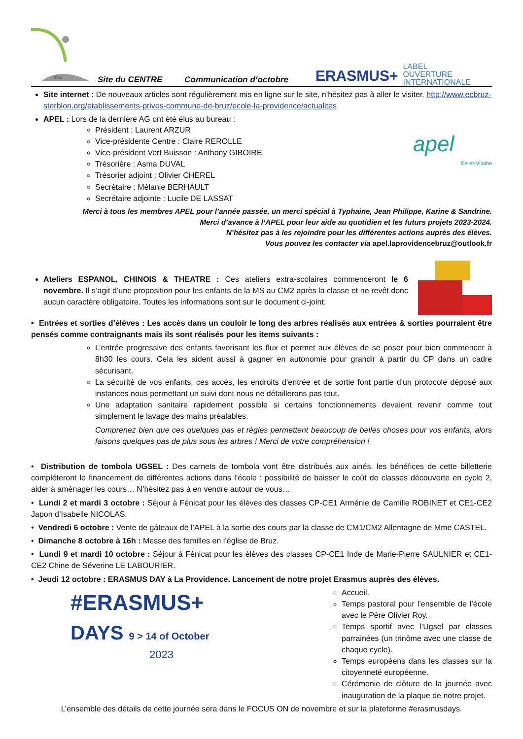Bruz
Site du CENTRE Communication d’octobre ERASMUS+ LABEL
OUVERTURE
INTERNATIONALE
Site internet : De nouveaux articles sont régulièrement mis en ligne sur le site, n’hésitez pas à aller le visiter. http://www.ecbruz-sterblon.org/etablissements-prives-commune-de-bruz/ecole-la-providence/actualites
apel
Ille-et-Vilaine
APEL : Lors de la dernière AG ont été élus au bureau :
Président : Laurent ARZUR
Vice-présidente Centre : Claire REROLLE
Vice-président Vert Buisson : Anthony GIBOIRE
Trésorière : Asma DUVAL
Trésorier adjoint : Olivier CHEREL
Secrétaire : Mélanie BERHAULT
Secrétaire adjointe : Lucile DE LASSAT
Merci à tous les membres APEL pour l’année passée, un merci spécial à Typhaine, Jean Philippe, Karine & Sandrine.
Merci d’avance à l’APEL pour leur aide au quotidien et les futurs projets 2023-2024.
N’hésitez pas à les rejoindre pour les différentes actions auprès des élèves.
Vous pouvez les contacter via apel.laprovidencebruz@outlook.fr
Ateliers ESPANOL, CHINOIS & THEATRE : Ces ateliers extra-scolaires commenceront le 6 novembre. Il s’agit d’une proposition pour les enfants de la MS au CM2 après la classe et ne revêt donc aucun caractère obligatoire. Toutes les informations sont sur le document ci-joint.
• Entrées et sorties d’élèves : Les accès dans un couloir le long des arbres réalisés aux entrées & sorties pourraient être pensés comme contraignants mais ils sont réalisés pour les items suivants :
L’entrée progressive des enfants favorisant les flux et permet aux élèves de se poser pour bien commencer à 8h30 les cours. Cela les aident aussi à gagner en autonomie pour grandir à partir du CP dans un cadre sécurisant.
La sécurité de vos enfants, ces accès, les endroits d’entrée et de sortie font partie d’un protocole déposé aux instances nous permettant un suivi dont nous ne détaillerons pas tout.
Une adaptation sanitaire rapidement possible si certains fonctionnements devaient revenir comme tout simplement le lavage des mains préalables.
Comprenez bien que ces quelques pas et règles permettent beaucoup de belles choses pour vos enfants, alors faisons quelques pas de plus sous les arbres ! Merci de votre compréhension !
• Distribution de tombola UGSEL : Des carnets de tombola vont être distribués aux ainés. les bénéfices de cette billetterie compléteront le financement de différentes actions dans l’école : possibilité de baisser le coût de classes découverte en cycle 2, aider à aménager les cours… N’hésitez pas à en vendre autour de vous…
• Lundi 2 et mardi 3 octobre : Séjour à Fénicat pour les élèves des classes CP-CE1 Arménie de Camille ROBINET et CE1-CE2 Japon d’Isabelle NICOLAS.
• Vendredi 6 octobre : Vente de gâteaux de l’APEL à la sortie des cours par la classe de CM1/CM2 Allemagne de Mme CASTEL.
• Dimanche 8 octobre à 16h : Messe des familles en l’église de Bruz.
• Lundi 9 et mardi 10 octobre : Séjour à Fénicat pour les élèves des classes CP-CE1 Inde de Marie-Pierre SAULNIER et CE1-CE2 Chine de Séverine LE LABOURIER.
• Jeudi 12 octobre : ERASMUS DAY à La Providence. Lancement de notre projet Erasmus auprès des élèves.
#ERASMUS+
DAYS 9 > 14 of October
2023
Accueil.
Temps pastoral pour l’ensemble de l’école avec le Père Olivier Roy.
Temps sportif avec l’Ugsel par classes parrainées (un trinôme avec une classe de chaque cycle).
Temps européens dans les classes sur la citoyenneté européenne.
Cérémonie de clôture de la journée avec inauguration de la plaque de notre projet.
L’ensemble des détails de cette journée sera dans le FOCUS ON de novembre et sur la plateforme #erasmusdays.